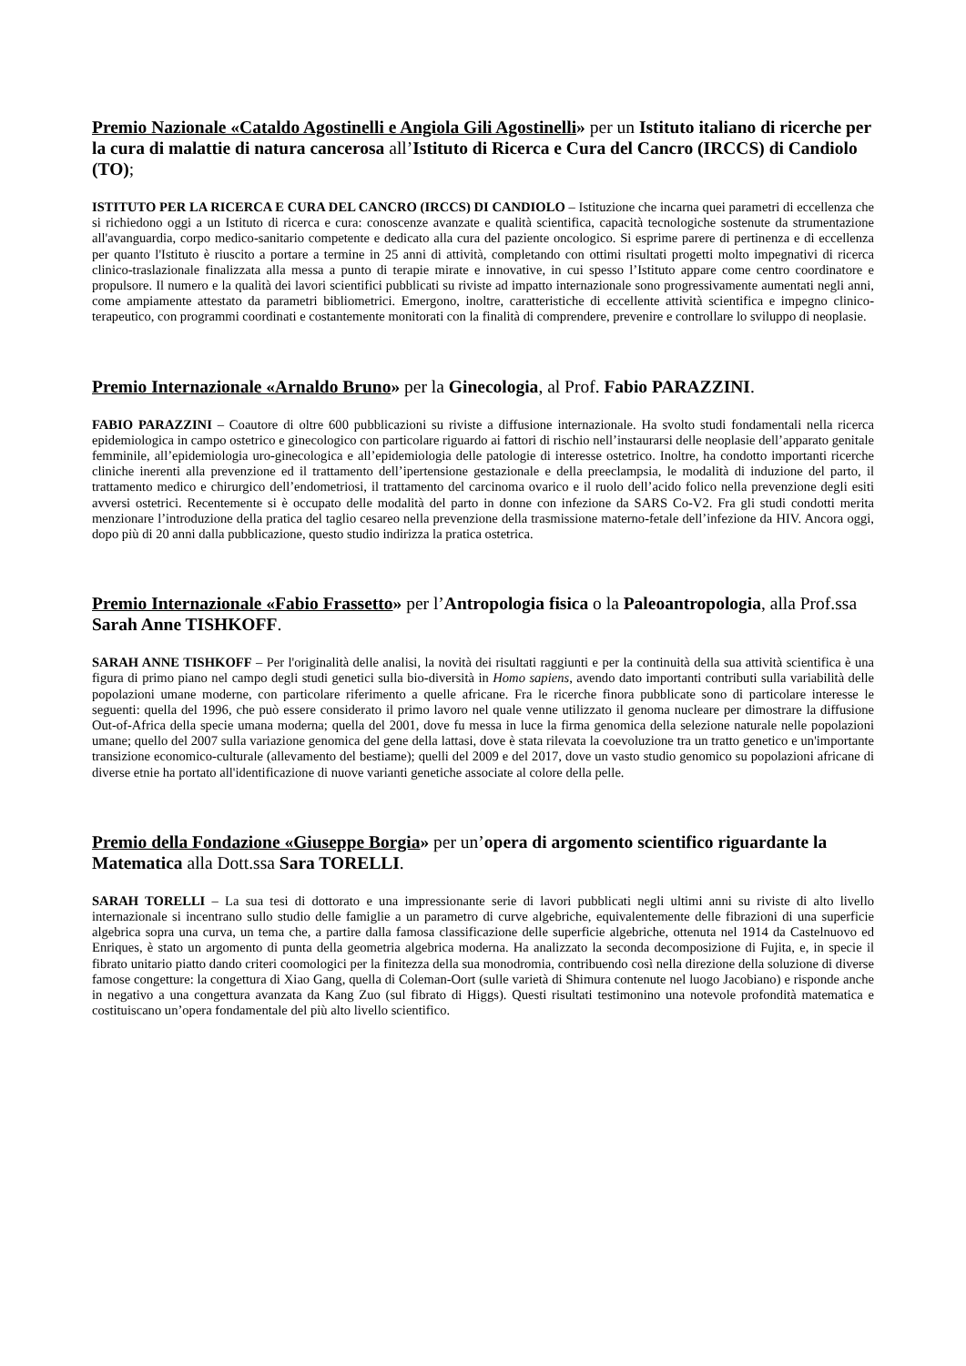Premio Nazionale «Cataldo Agostinelli e Angiola Gili Agostinelli» per un Istituto italiano di ricerche per la cura di malattie di natura cancerosa all’Istituto di Ricerca e Cura del Cancro (IRCCS) di Candiolo (TO);
ISTITUTO PER LA RICERCA E CURA DEL CANCRO (IRCCS) DI CANDIOLO – Istituzione che incarna quei parametri di eccellenza che si richiedono oggi a un Istituto di ricerca e cura: conoscenze avanzate e qualità scientifica, capacità tecnologiche sostenute da strumentazione all'avanguardia, corpo medico-sanitario competente e dedicato alla cura del paziente oncologico. Si esprime parere di pertinenza e di eccellenza per quanto l'Istituto è riuscito a portare a termine in 25 anni di attività, completando con ottimi risultati progetti molto impegnativi di ricerca clinico-traslazionale finalizzata alla messa a punto di terapie mirate e innovative, in cui spesso l’Istituto appare come centro coordinatore e propulsore. Il numero e la qualità dei lavori scientifici pubblicati su riviste ad impatto internazionale sono progressivamente aumentati negli anni, come ampiamente attestato da parametri bibliometrici. Emergono, inoltre, caratteristiche di eccellente attività scientifica e impegno clinico-terapeutico, con programmi coordinati e costantemente monitorati con la finalità di comprendere, prevenire e controllare lo sviluppo di neoplasie.
Premio Internazionale «Arnaldo Bruno» per la Ginecologia, al Prof. Fabio PARAZZINI.
FABIO PARAZZINI – Coautore di oltre 600 pubblicazioni su riviste a diffusione internazionale. Ha svolto studi fondamentali nella ricerca epidemiologica in campo ostetrico e ginecologico con particolare riguardo ai fattori di rischio nell’instaurarsi delle neoplasie dell’apparato genitale femminile, all’epidemiologia uro-ginecologica e all’epidemiologia delle patologie di interesse ostetrico. Inoltre, ha condotto importanti ricerche cliniche inerenti alla prevenzione ed il trattamento dell’ipertensione gestazionale e della preeclampsia, le modalità di induzione del parto, il trattamento medico e chirurgico dell’endometriosi, il trattamento del carcinoma ovarico e il ruolo dell’acido folico nella prevenzione degli esiti avversi ostetrici. Recentemente si è occupato delle modalità del parto in donne con infezione da SARS Co-V2. Fra gli studi condotti merita menzionare l’introduzione della pratica del taglio cesareo nella prevenzione della trasmissione materno-fetale dell’infezione da HIV. Ancora oggi, dopo più di 20 anni dalla pubblicazione, questo studio indirizza la pratica ostetrica.
Premio Internazionale «Fabio Frassetto» per l’Antropologia fisica o la Paleoantropologia, alla Prof.ssa Sarah Anne TISHKOFF.
SARAH ANNE TISHKOFF – Per l'originalità delle analisi, la novità dei risultati raggiunti e per la continuità della sua attività scientifica è una figura di primo piano nel campo degli studi genetici sulla bio-diversità in Homo sapiens, avendo dato importanti contributi sulla variabilità delle popolazioni umane moderne, con particolare riferimento a quelle africane. Fra le ricerche finora pubblicate sono di particolare interesse le seguenti: quella del 1996, che può essere considerato il primo lavoro nel quale venne utilizzato il genoma nucleare per dimostrare la diffusione Out-of-Africa della specie umana moderna; quella del 2001, dove fu messa in luce la firma genomica della selezione naturale nelle popolazioni umane; quello del 2007 sulla variazione genomica del gene della lattasi, dove è stata rilevata la coevoluzione tra un tratto genetico e un'importante transizione economico-culturale (allevamento del bestiame); quelli del 2009 e del 2017, dove un vasto studio genomico su popolazioni africane di diverse etnie ha portato all'identificazione di nuove varianti genetiche associate al colore della pelle.
Premio della Fondazione «Giuseppe Borgia» per un’opera di argomento scientifico riguardante la Matematica alla Dott.ssa Sara TORELLI.
SARAH TORELLI – La sua tesi di dottorato e una impressionante serie di lavori pubblicati negli ultimi anni su riviste di alto livello internazionale si incentrano sullo studio delle famiglie a un parametro di curve algebriche, equivalentemente delle fibrazioni di una superficie algebrica sopra una curva, un tema che, a partire dalla famosa classificazione delle superficie algebriche, ottenuta nel 1914 da Castelnuovo ed Enriques, è stato un argomento di punta della geometria algebrica moderna. Ha analizzato la seconda decomposizione di Fujita, e, in specie il fibrato unitario piatto dando criteri coomologici per la finitezza della sua monodromia, contribuendo così nella direzione della soluzione di diverse famose congetture: la congettura di Xiao Gang, quella di Coleman-Oort (sulle varietà di Shimura contenute nel luogo Jacobiano) e risponde anche in negativo a una congettura avanzata da Kang Zuo (sul fibrato di Higgs). Questi risultati testimonino una notevole profondità matematica e costituiscano un’opera fondamentale del più alto livello scientifico.